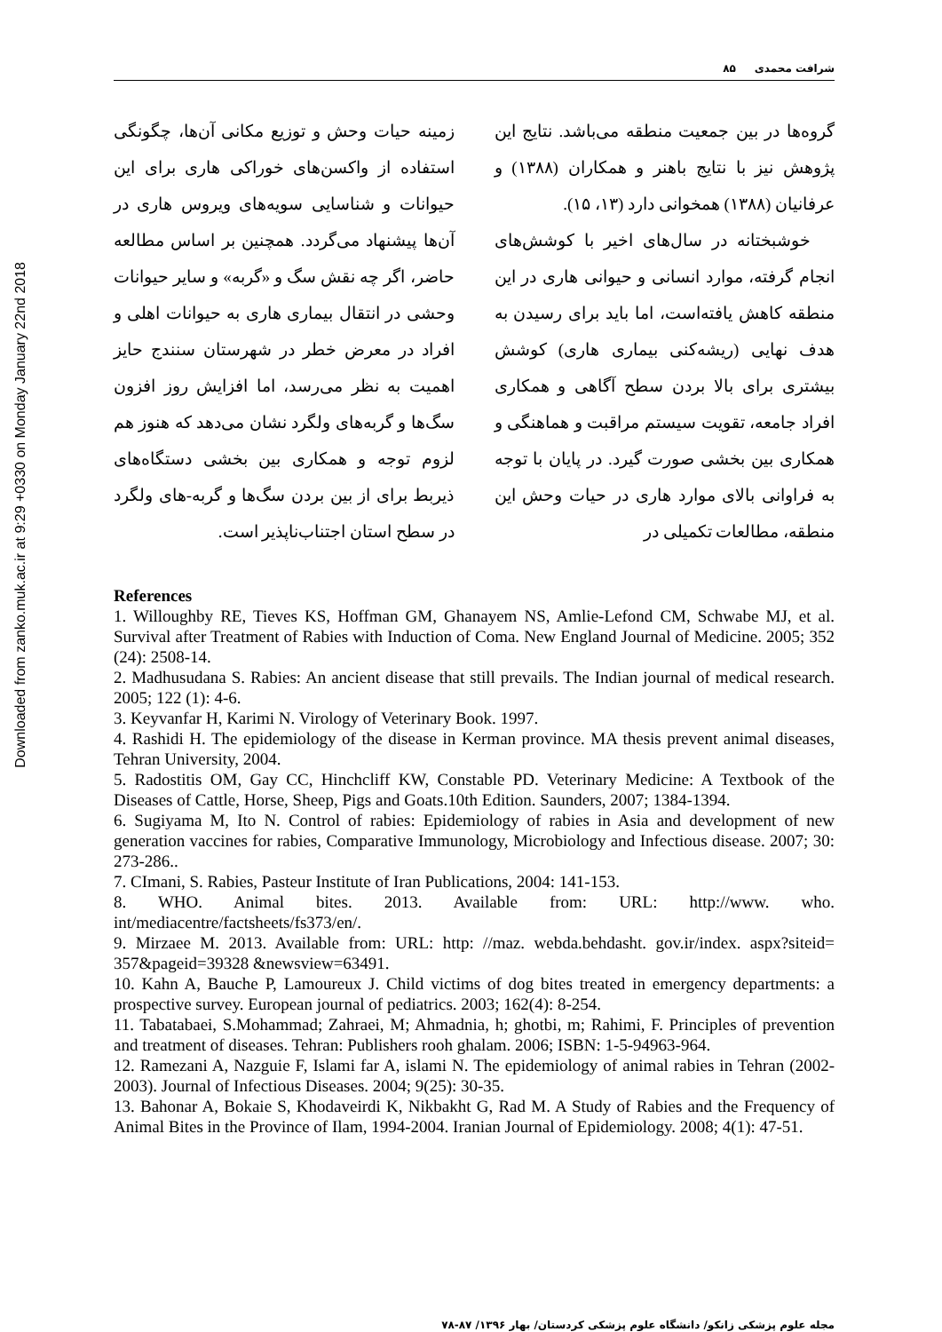Downloaded from zanko.muk.ac.ir at 9:29 +0330 on Monday January 22nd 2018
شرافت محمدی ۸۵
گروه‌ها در بین جمعیت منطقه می‌باشد. نتایج این پژوهش نیز با نتایج باهنر و همکاران (۱۳۸۸) و عرفانیان (۱۳۸۸) همخوانی دارد (۱۳، ۱۵).
خوشبختانه در سال‌های اخیر با کوشش‌های انجام گرفته، موارد انسانی و حیوانی هاری در این منطقه کاهش یافته‌است، اما باید برای رسیدن به هدف نهایی (ریشه‌کنی بیماری هاری) کوشش بیشتری برای بالا بردن سطح آگاهی و همکاری افراد جامعه، تقویت سیستم مراقبت و هماهنگی و همکاری بین بخشی صورت گیرد. در پایان با توجه به فراوانی بالای موارد هاری در حیات وحش این منطقه، مطالعات تکمیلی در
زمینه حیات وحش و توزیع مکانی آن‌ها، چگونگی استفاده از واکسن‌های خوراکی هاری برای این حیوانات و شناسایی سویه‌های ویروس هاری در آن‌ها پیشنهاد می‌گردد. همچنین بر اساس مطالعه حاضر، اگر چه نقش سگ و «گربه» و سایر حیوانات وحشی در انتقال بیماری هاری به حیوانات اهلی و افراد در معرض خطر در شهرستان سنندج حایز اهمیت به نظر می‌رسد، اما افزایش روز افزون سگ‌ها و گربه‌های ولگرد نشان می‌دهد که هنوز هم لزوم توجه و همکاری بین بخشی دستگاه‌های ذیربط برای از بین بردن سگ‌ها و گربه-های ولگرد در سطح استان اجتناب‌ناپذیر است.
References
1. Willoughby RE, Tieves KS, Hoffman GM, Ghanayem NS, Amlie-Lefond CM, Schwabe MJ, et al. Survival after Treatment of Rabies with Induction of Coma. New England Journal of Medicine. 2005; 352 (24): 2508-14.
2. Madhusudana S. Rabies: An ancient disease that still prevails. The Indian journal of medical research. 2005; 122 (1): 4-6.
3. Keyvanfar H, Karimi N. Virology of Veterinary Book. 1997.
4. Rashidi H. The epidemiology of the disease in Kerman province. MA thesis prevent animal diseases, Tehran University, 2004.
5. Radostitis OM, Gay CC, Hinchcliff KW, Constable PD. Veterinary Medicine: A Textbook of the Diseases of Cattle, Horse, Sheep, Pigs and Goats.10th Edition. Saunders, 2007; 1384-1394.
6. Sugiyama M, Ito N. Control of rabies: Epidemiology of rabies in Asia and development of new generation vaccines for rabies, Comparative Immunology, Microbiology and Infectious disease. 2007; 30: 273-286..
7. CImani, S. Rabies, Pasteur Institute of Iran Publications, 2004: 141-153.
8. WHO. Animal bites. 2013. Available from: URL: http://www. who. int/mediacentre/factsheets/fs373/en/.
9. Mirzaee M. 2013. Available from: URL: http: //maz. webda.behdasht. gov.ir/index. aspx?siteid= 357&pageid=39328 &newsview=63491.
10. Kahn A, Bauche P, Lamoureux J. Child victims of dog bites treated in emergency departments: a prospective survey. European journal of pediatrics. 2003; 162(4): 8-254.
11. Tabatabaei, S.Mohammad; Zahraei, M; Ahmadnia, h; ghotbi, m; Rahimi, F. Principles of prevention and treatment of diseases. Tehran: Publishers rooh ghalam. 2006; ISBN: 1-5-94963-964.
12. Ramezani A, Nazguie F, Islami far A, islami N. The epidemiology of animal rabies in Tehran (2002-2003). Journal of Infectious Diseases. 2004; 9(25): 30-35.
13. Bahonar A, Bokaie S, Khodaveirdi K, Nikbakht G, Rad M. A Study of Rabies and the Frequency of Animal Bites in the Province of Ilam, 1994-2004. Iranian Journal of Epidemiology. 2008; 4(1): 47-51.
مجله علوم پزشکی زانکو/ دانشگاه علوم پزشکی کردستان/ بهار ۱۳۹۶/ ۸۷-۷۸